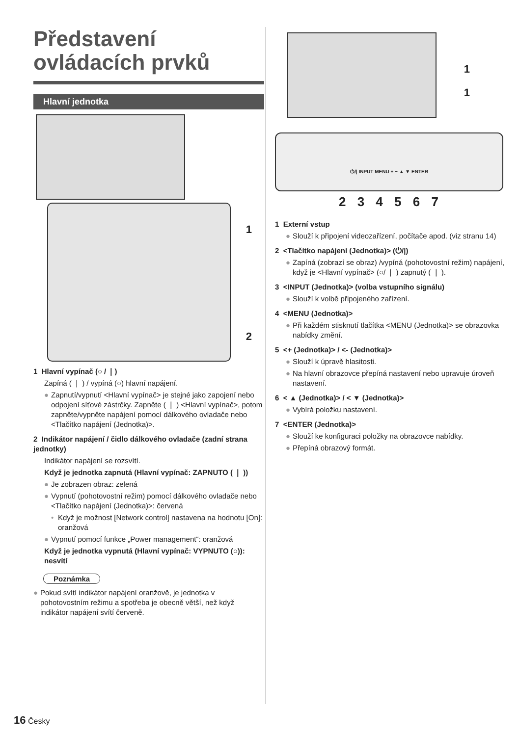Představení ovládacích prvků
Hlavní jednotka
1
2
1 Hlavní vypínač (○ / ❘)
Zapíná ( ❘ ) / vypíná (○) hlavní napájení.
● Zapnutí/vypnutí <Hlavní vypínač> je stejné jako zapojení nebo odpojení síťové zástrčky. Zapněte ( ❘ ) <Hlavní vypínač>, potom zapněte/vypněte napájení pomocí dálkového ovladače nebo <Tlačítko napájení (Jednotka)>.
2 Indikátor napájení / čidlo dálkového ovladače (zadní strana jednotky)
Indikátor napájení se rozsvítí.
Když je jednotka zapnutá (Hlavní vypínač: ZAPNUTO ( ❘ ))
● Je zobrazen obraz: zelená
● Vypnutí (pohotovostní režim) pomocí dálkového ovladače nebo <Tlačítko napájení (Jednotka)>: červená
• Když je možnost [Network control] nastavena na hodnotu [On]: oranžová
● Vypnutí pomocí funkce „Power management“: oranžová
Když je jednotka vypnutá (Hlavní vypínač: VYPNUTO (○)): nesvítí
Poznámka
● Pokud svítí indikátor napájení oranžově, je jednotka v pohotovostním režimu a spotřeba je obecně větší, než když indikátor napájení svítí červeně.
1
1
⏻/| INPUT MENU + − ▲ ▼ ENTER
2 3 4 5 6 7
1 Externí vstup
● Slouží k připojení videozařízení, počítače apod. (viz stranu 14)
2 <Tlačítko napájení (Jednotka)> (⏻/|)
● Zapíná (zobrazí se obraz) /vypíná (pohotovostní režim) napájení, když je <Hlavní vypínač> (○/ ❘ ) zapnutý ( ❘ ).
3 <INPUT (Jednotka)> (volba vstupního signálu)
● Slouží k volbě připojeného zařízení.
4 <MENU (Jednotka)>
● Při každém stisknutí tlačítka <MENU (Jednotka)> se obrazovka nabídky změní.
5 <+ (Jednotka)> / <- (Jednotka)>
● Slouží k úpravě hlasitosti.
● Na hlavní obrazovce přepíná nastavení nebo upravuje úroveň nastavení.
6 < ▲ (Jednotka)> / < ▼ (Jednotka)>
● Vybírá položku nastavení.
7 <ENTER (Jednotka)>
● Slouží ke konfiguraci položky na obrazovce nabídky.
● Přepíná obrazový formát.
16 Česky